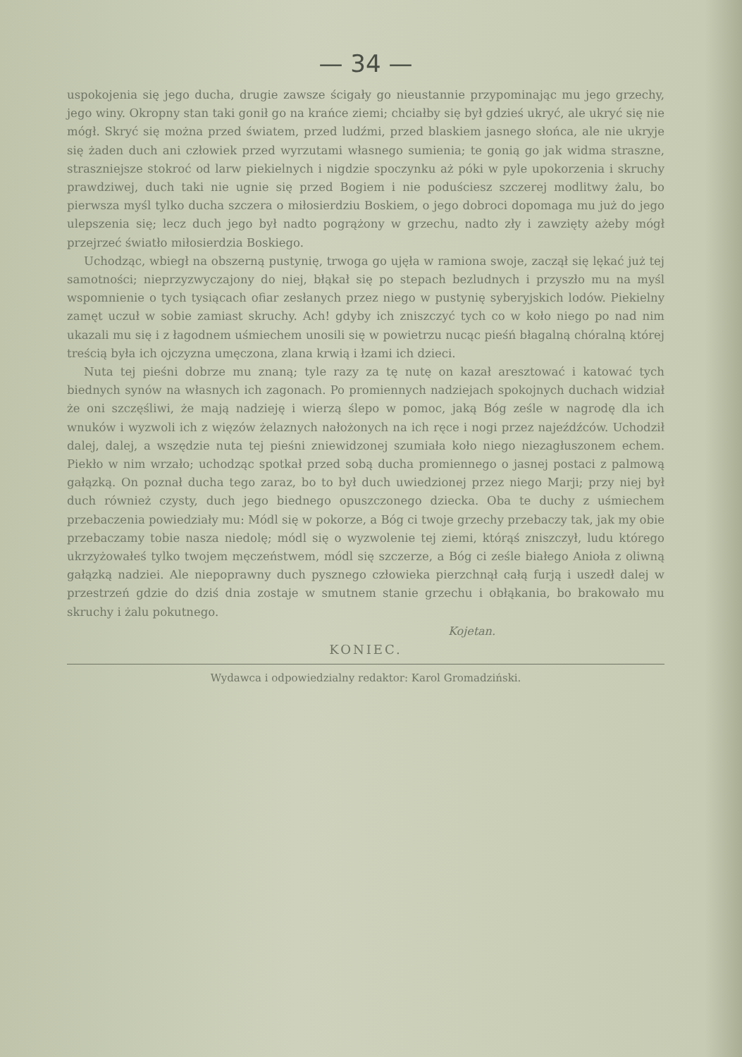— 34 —
uspokojenia się jego ducha, drugie zawsze ścigały go nieustannie przypominając mu jego grzechy, jego winy. Okropny stan taki gonił go na krańce ziemi; chciałby się był gdzieś ukryć, ale ukryć się nie mógł. Skryć się można przed światem, przed ludźmi, przed blaskiem jasnego słońca, ale nie ukryje się żaden duch ani człowiek przed wyrzutami własnego sumienia; te gonią go jak widma straszne, straszniejsze stokroć od larw piekielnych i nigdzie spoczynku aż póki w pyle upokorzenia i skruchy prawdziwej, duch taki nie ugnie się przed Bogiem i nie poduściesz szczerej modlitwy żalu, bo pierwsza myśl tylko ducha szczera o miłosierdziu Boskiem, o jego dobroci dopomaga mu już do jego ulepszenia się; lecz duch jego był nadto pogrążony w grzechu, nadto zły i zawzięty ażeby mógł przejrzeć światło miłosierdzia Boskiego.
Uchodząc, wbiegł na obszerną pustynię, trwoga go ujęła w ramiona swoje, zaczął się lękać już tej samotności; nieprzyzwyczajony do niej, błąkał się po stepach bezludnych i przyszło mu na myśl wspomnienie o tych tysiącach ofiar zesłanych przez niego w pustynię syberyjskich lodów. Piekielny zamęt uczuł w sobie zamiast skruchy. Ach! gdyby ich zniszczyć tych co w koło niego po nad nim ukazali mu się i z łagodnem uśmiechem unosili się w powietrzu nucąc pieśń błagalną chóralną której treścią była ich ojczyzna umęczona, zlana krwią i łzami ich dzieci.
Nuta tej pieśni dobrze mu znaną; tyle razy za tę nutę on kazał aresztować i katować tych biednych synów na własnych ich zagonach. Po promiennych nadziejach spokojnych duchach widział że oni szczęśliwi, że mają nadzieję i wierzą ślepo w pomoc, jaką Bóg ześle w nagrodę dla ich wnuków i wyzwoli ich z więzów żelaznych nałożonych na ich ręce i nogi przez najeźdźców. Uchodził dalej, dalej, a wszędzie nuta tej pieśni zniewidzonej szumiała koło niego niezagłuszonem echem. Piekło w nim wrzało; uchodząc spotkał przed sobą ducha promiennego o jasnej postaci z palmową gałązką. On poznał ducha tego zaraz, bo to był duch uwiedzionej przez niego Marji; przy niej był duch również czysty, duch jego biednego opuszczonego dziecka. Oba te duchy z uśmiechem przebaczenia powiedziały mu: Módl się w pokorze, a Bóg ci twoje grzechy przebaczy tak, jak my obie przebaczamy tobie nasza niedolę; módl się o wyzwolenie tej ziemi, którąś zniszczył, ludu którego ukrzyżowałeś tylko twojem męczeństwem, módl się szczerze, a Bóg ci ześle białego Anioła z oliwną gałązką nadziei. Ale niepoprawny duch pysznego człowieka pierzchnął całą furją i uszedł dalej w przestrzeń gdzie do dziś dnia zostaje w smutnem stanie grzechu i obłąkania, bo brakowało mu skruchy i żalu pokutnego.
Kojetan.
KONIEC.
Wydawca i odpowiedzialny redaktor: Karol Gromadziński.